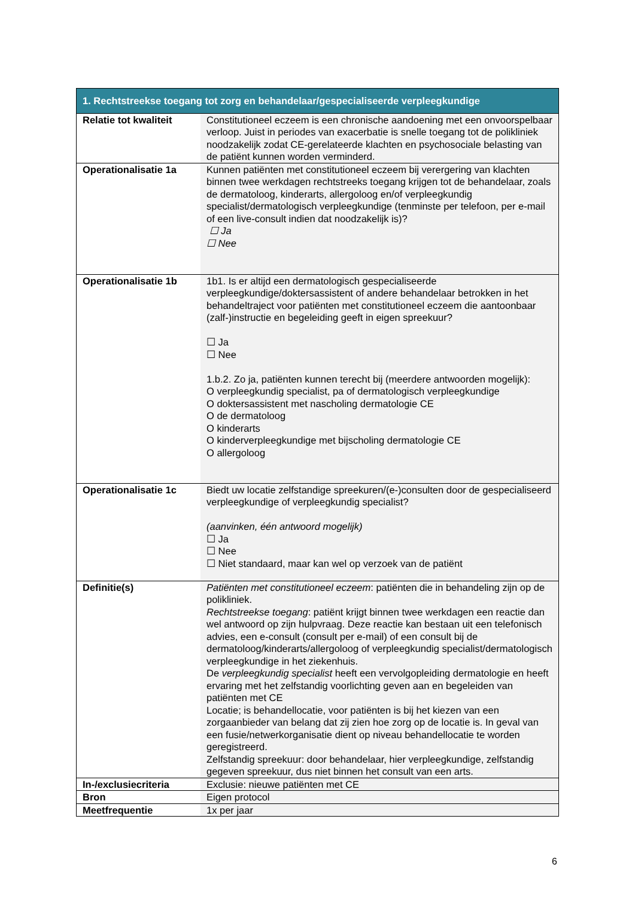| 1. Rechtstreekse toegang tot zorg en behandelaar/gespecialiseerde verpleegkundige | |
| --- | --- |
| Relatie tot kwaliteit | Constitutioneel eczeem is een chronische aandoening met een onvoorspelbaar verloop. Juist in periodes van exacerbatie is snelle toegang tot de polikliniek noodzakelijk zodat CE-gerelateerde klachten en psychosociale belasting van de patiënt kunnen worden verminderd. |
| Operationalisatie 1a | Kunnen patiënten met constitutioneel eczeem bij verergering van klachten binnen twee werkdagen rechtstreeks toegang krijgen tot de behandelaar, zoals de dermatoloog, kinderarts, allergoloog en/of verpleegkundig specialist/dermatologisch verpleegkundige (tenminste per telefoon, per e-mail of een live-consult indien dat noodzakelijk is)? ☐ Ja ☐ Nee |
| Operationalisatie 1b | 1b1. Is er altijd een dermatologisch gespecialiseerde verpleegkundige/doktersassistent of andere behandelaar betrokken in het behandeltraject voor patiënten met constitutioneel eczeem die aantoonbaar (zalf-)instructie en begeleiding geeft in eigen spreekuur? ☐ Ja ☐ Nee 1.b.2. Zo ja, patiënten kunnen terecht bij (meerdere antwoorden mogelijk): O verpleegkundig specialist, pa of dermatologisch verpleegkundige O doktersassistent met nascholing dermatologie CE O de dermatoloog O kinderarts O kinderverpleegkundige met bijscholing dermatologie CE O allergoloog |
| Operationalisatie 1c | Biedt uw locatie zelfstandige spreekuren/(e-)consulten door de gespecialiseerd verpleegkundige of verpleegkundig specialist? (aanvinken, één antwoord mogelijk) ☐ Ja ☐ Nee ☐ Niet standaard, maar kan wel op verzoek van de patiënt |
| Definitie(s) | Patiënten met constitutioneel eczeem : patiënten die in behandeling zijn op de polikliniek. Rechtstreekse toegang : patiënt krijgt binnen twee werkdagen een reactie dan wel antwoord op zijn hulpvraag. Deze reactie kan bestaan uit een telefonisch advies, een e-consult (consult per e-mail) of een consult bij de dermatoloog/kinderarts/allergoloog of verpleegkundig specialist/dermatologisch verpleegkundige in het ziekenhuis. De verpleegkundig specialist heeft een vervolgopleiding dermatologie en heeft ervaring met het zelfstandig voorlichting geven aan en begeleiden van patiënten met CE Locatie; is behandellocatie, voor patiënten is bij het kiezen van een zorgaanbieder van belang dat zij zien hoe zorg op de locatie is. In geval van een fusie/netwerkorganisatie dient op niveau behandellocatie te worden geregistreerd. Zelfstandig spreekuur: door behandelaar, hier verpleegkundige, zelfstandig gegeven spreekuur, dus niet binnen het consult van een arts. |
| In-/exclusiecriteria | Exclusie: nieuwe patiënten met CE |
| Bron | Eigen protocol |
| Meetfrequentie | 1x per jaar |
6